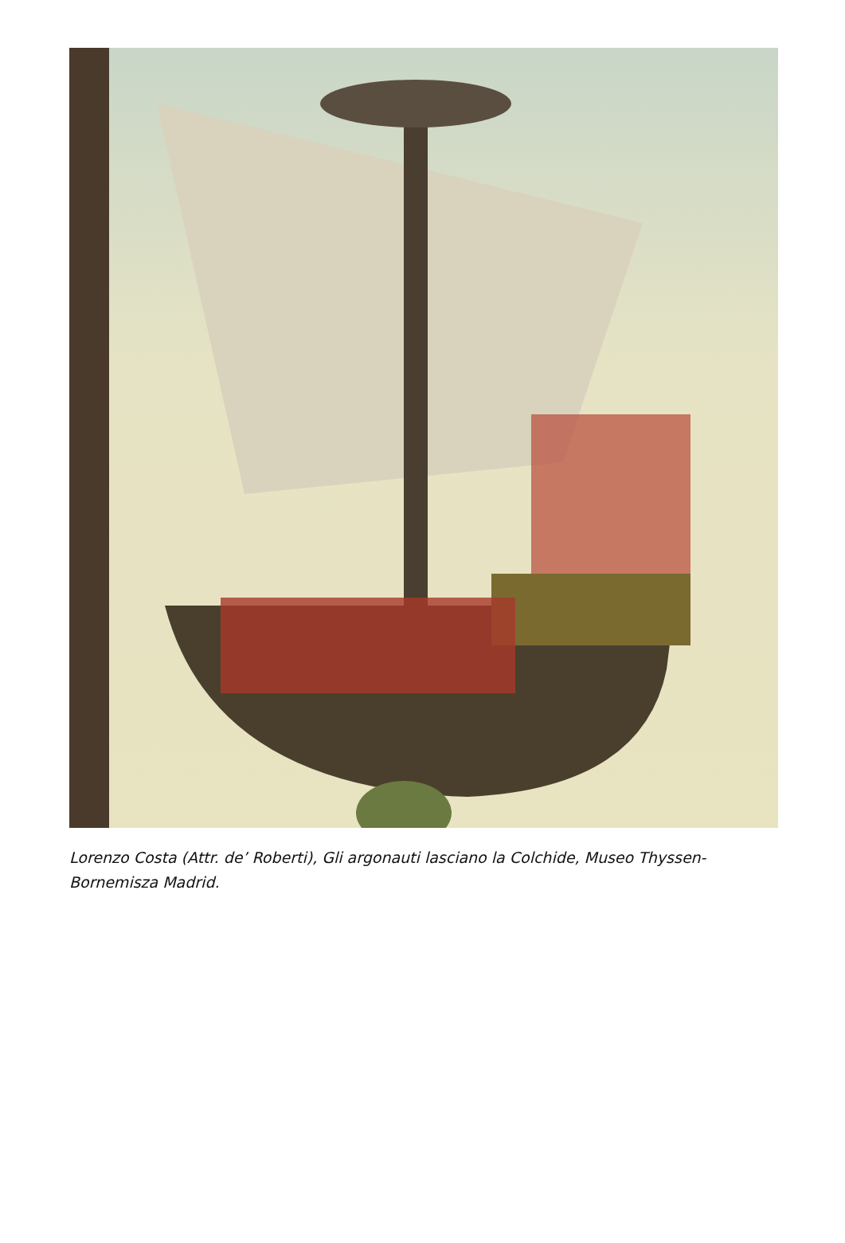Lorenzo Costa (Attr. de’ Roberti), Gli argonauti lasciano la Colchide, Museo Thyssen-Bornemisza Madrid.